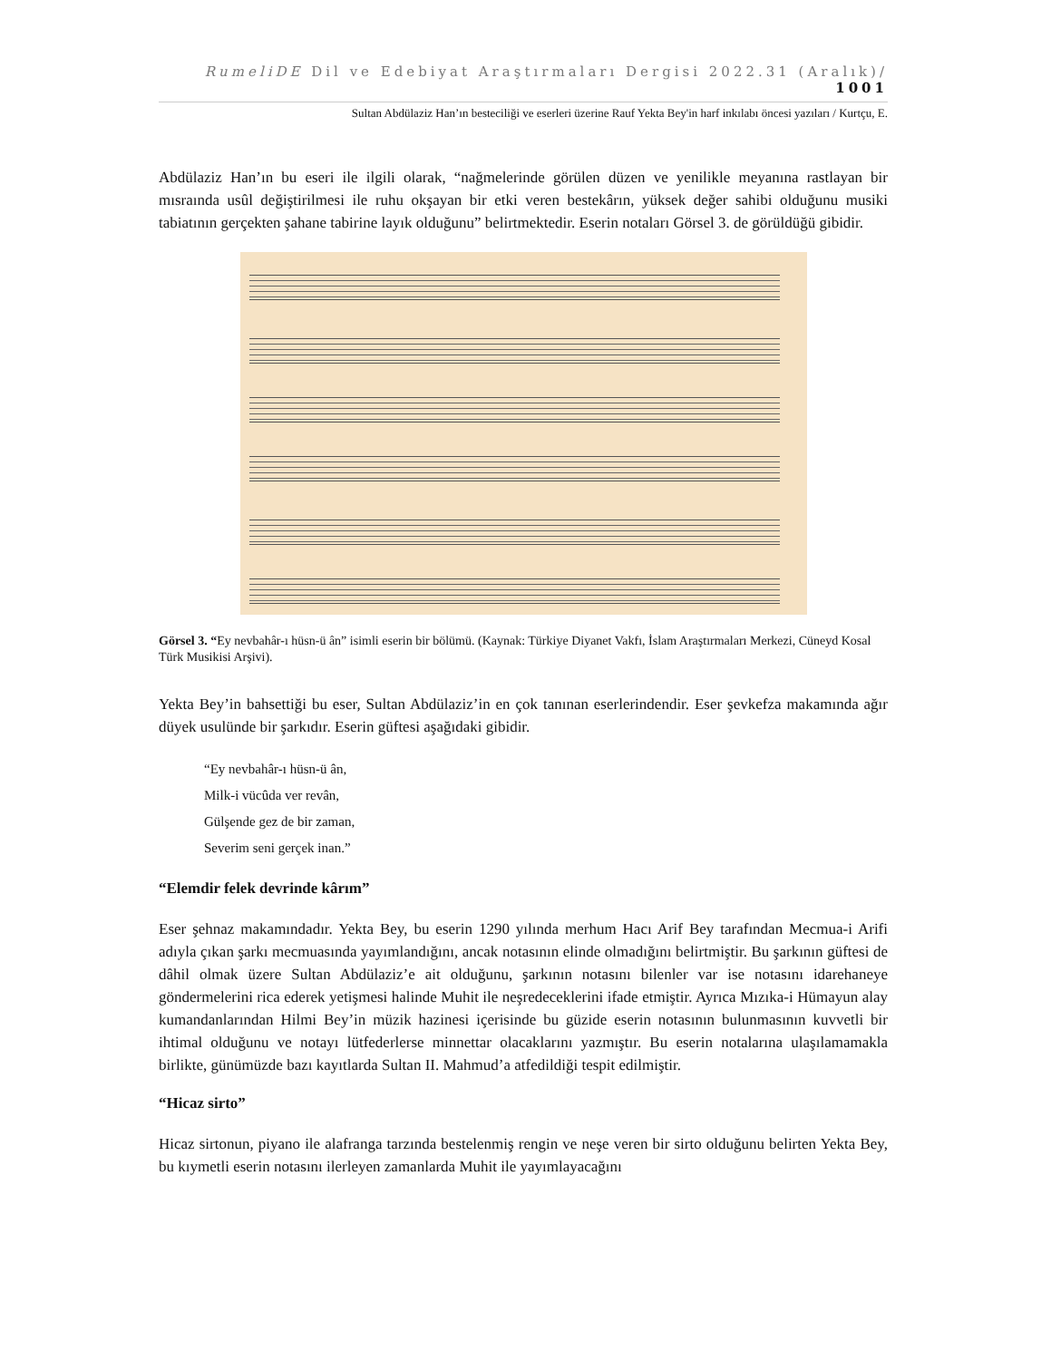RumeliDE Dil ve Edebiyat Araştırmaları Dergisi 2022.31 (Aralık)/ 1001
Sultan Abdülaziz Han’ın besteciliği ve eserleri üzerine Rauf Yekta Bey'in harf inkılabı öncesi yazıları / Kurtçu, E.
Abdülaziz Han’ın bu eseri ile ilgili olarak, “nağmelerinde görülen düzen ve yenilikle meyanına rastlayan bir mısraında usûl değiştirilmesi ile ruhu okşayan bir etki veren bestekârın, yüksek değer sahibi olduğunu musiki tabiatının gerçekten şahane tabirine layık olduğunu” belirtmektedir. Eserin notaları Görsel 3. de görüldüğü gibidir.
Görsel 3. “Ey nevbahâr-ı hüsn-ü ân” isimli eserin bir bölümü. (Kaynak: Türkiye Diyanet Vakfı, İslam Araştırmaları Merkezi, Cüneyd Kosal Türk Musikisi Arşivi).
Yekta Bey’in bahsettiği bu eser, Sultan Abdülaziz’in en çok tanınan eserlerindendir. Eser şevkefza makamında ağır düyek usulünde bir şarkıdır. Eserin güftesi aşağıdaki gibidir.
“Ey nevbahâr-ı hüsn-ü ân,
Milk-i vücûda ver revân,
Gülşende gez de bir zaman,
Severim seni gerçek inan.”
“Elemdir felek devrinde kârım”
Eser şehnaz makamındadır. Yekta Bey, bu eserin 1290 yılında merhum Hacı Arif Bey tarafından Mecmua-i Arifi adıyla çıkan şarkı mecmuasında yayımlandığını, ancak notasının elinde olmadığını belirtmiştir. Bu şarkının güftesi de dâhil olmak üzere Sultan Abdülaziz’e ait olduğunu, şarkının notasını bilenler var ise notasını idarehaneye göndermelerini rica ederek yetişmesi halinde Muhit ile neşredeceklerini ifade etmiştir. Ayrıca Mızıka-i Hümayun alay kumandanlarından Hilmi Bey’in müzik hazinesi içerisinde bu güzide eserin notasının bulunmasının kuvvetli bir ihtimal olduğunu ve notayı lütfederlerse minnettar olacaklarını yazmıştır. Bu eserin notalarına ulaşılamamakla birlikte, günümüzde bazı kayıtlarda Sultan II. Mahmud’a atfedildiği tespit edilmiştir.
“Hicaz sirto”
Hicaz sirtonun, piyano ile alafranga tarzında bestelenmiş rengin ve neşe veren bir sirto olduğunu belirten Yekta Bey, bu kıymetli eserin notasını ilerleyen zamanlarda Muhit ile yayımlayacağını